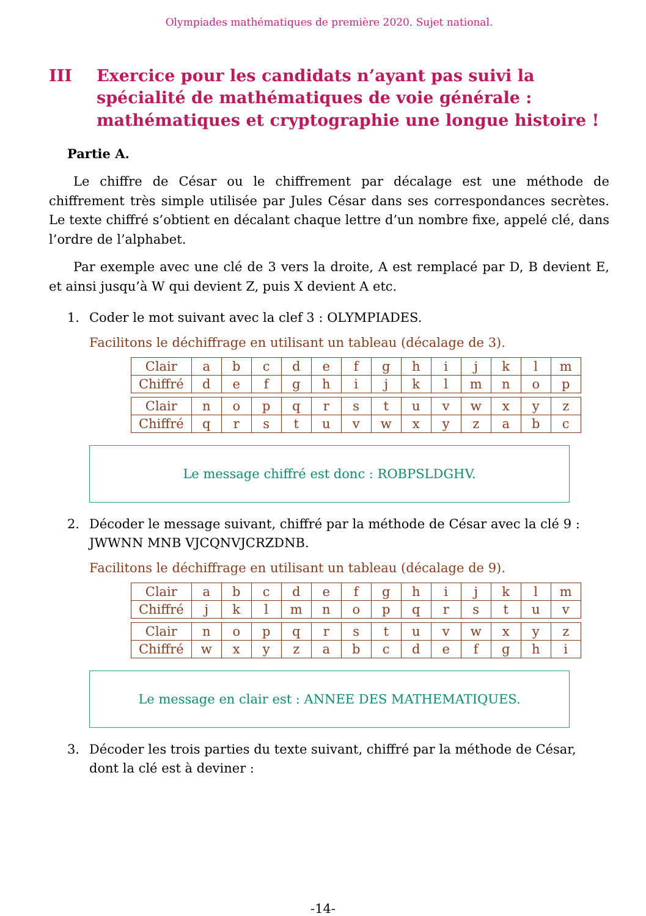Olympiades mathématiques de première 2020. Sujet national.
III Exercice pour les candidats n’ayant pas suivi la spécialité de mathématiques de voie générale : mathématiques et cryptographie une longue histoire !
Partie A.
Le chiffre de César ou le chiffrement par décalage est une méthode de chiffrement très simple utilisée par Jules César dans ses correspondances secrètes. Le texte chiffré s’obtient en décalant chaque lettre d’un nombre fixe, appelé clé, dans l’ordre de l’alphabet.
Par exemple avec une clé de 3 vers la droite, A est remplacé par D, B devient E, et ainsi jusqu’à W qui devient Z, puis X devient A etc.
1. Coder le mot suivant avec la clef 3 : OLYMPIADES.
Facilitons le déchiffrage en utilisant un tableau (décalage de 3).
| Clair | a | b | c | d | e | f | g | h | i | j | k | l | m |
| Chiffré | d | e | f | g | h | i | j | k | l | m | n | o | p |
| Clair | n | o | p | q | r | s | t | u | v | w | x | y | z |
| Chiffré | q | r | s | t | u | v | w | x | y | z | a | b | c |
Le message chiffré est donc : ROBPSLDGHV.
2. Décoder le message suivant, chiffré par la méthode de César avec la clé 9 : JWWNN MNB VJCQNVJCRZDNB.
Facilitons le déchiffrage en utilisant un tableau (décalage de 9).
| Clair | a | b | c | d | e | f | g | h | i | j | k | l | m |
| Chiffré | j | k | l | m | n | o | p | q | r | s | t | u | v |
| Clair | n | o | p | q | r | s | t | u | v | w | x | y | z |
| Chiffré | w | x | y | z | a | b | c | d | e | f | g | h | i |
Le message en clair est : ANNEE DES MATHEMATIQUES.
3. Décoder les trois parties du texte suivant, chiffré par la méthode de César, dont la clé est à deviner :
-14-